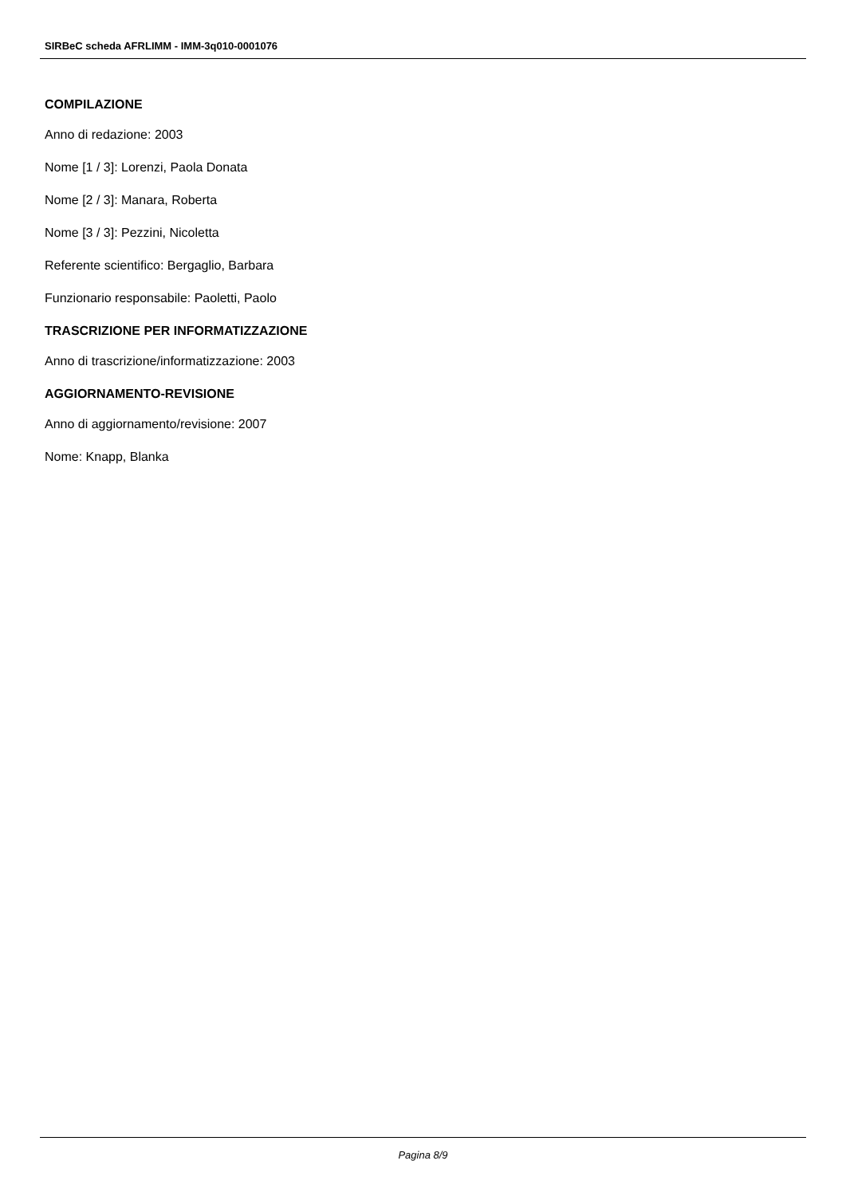SIRBeC scheda AFRLIMM - IMM-3q010-0001076
COMPILAZIONE
Anno di redazione: 2003
Nome [1 / 3]: Lorenzi, Paola Donata
Nome [2 / 3]: Manara, Roberta
Nome [3 / 3]: Pezzini, Nicoletta
Referente scientifico: Bergaglio, Barbara
Funzionario responsabile: Paoletti, Paolo
TRASCRIZIONE PER INFORMATIZZAZIONE
Anno di trascrizione/informatizzazione: 2003
AGGIORNAMENTO-REVISIONE
Anno di aggiornamento/revisione: 2007
Nome: Knapp, Blanka
Pagina 8/9